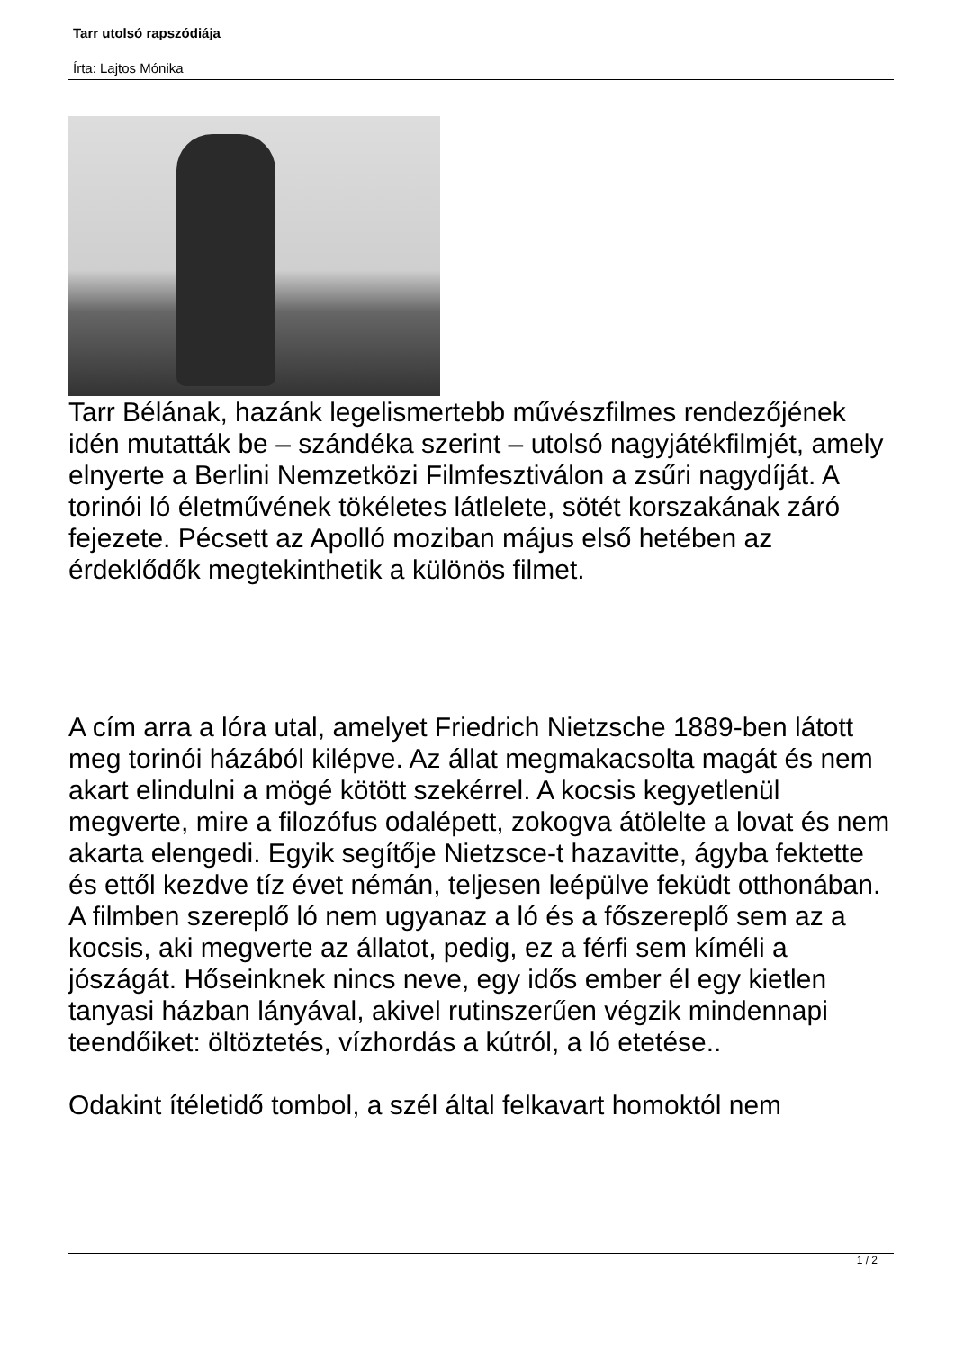Tarr utolsó rapszódiája
Írta: Lajtos Mónika
Tarr Bélának, hazánk legelismertebb művészfilmes rendezőjének idén mutatták be – szándéka szerint – utolsó nagyjátékfilmjét, amely elnyerte a Berlini Nemzetközi Filmfesztiválon a zsűri nagydíját. A torinói ló életművének tökéletes látlelete, sötét korszakának záró fejezete. Pécsett az Apolló moziban május első hetében az érdeklődők megtekinthetik a különös filmet.
A cím arra a lóra utal, amelyet Friedrich Nietzsche 1889-ben látott meg torinói házából kilépve. Az állat megmakacsolta magát és nem akart elindulni a mögé kötött szekérrel. A kocsis kegyetlenül megverte, mire a filozófus odalépett, zokogva átölelte a lovat és nem akarta elengedi. Egyik segítője Nietzsce-t hazavitte, ágyba fektette és ettől kezdve tíz évet némán, teljesen leépülve feküdt otthonában.
A filmben szereplő ló nem ugyanaz a ló és a főszereplő sem az a kocsis, aki megverte az állatot, pedig, ez a férfi sem kíméli a jószágát. Hőseinknek nincs neve, egy idős ember él egy kietlen tanyasi házban lányával, akivel rutinszerűen végzik mindennapi teendőiket: öltöztetés, vízhordás a kútról, a ló etetése..
Odakint ítéletidő tombol, a szél által felkavart homoktól nem
1 / 2